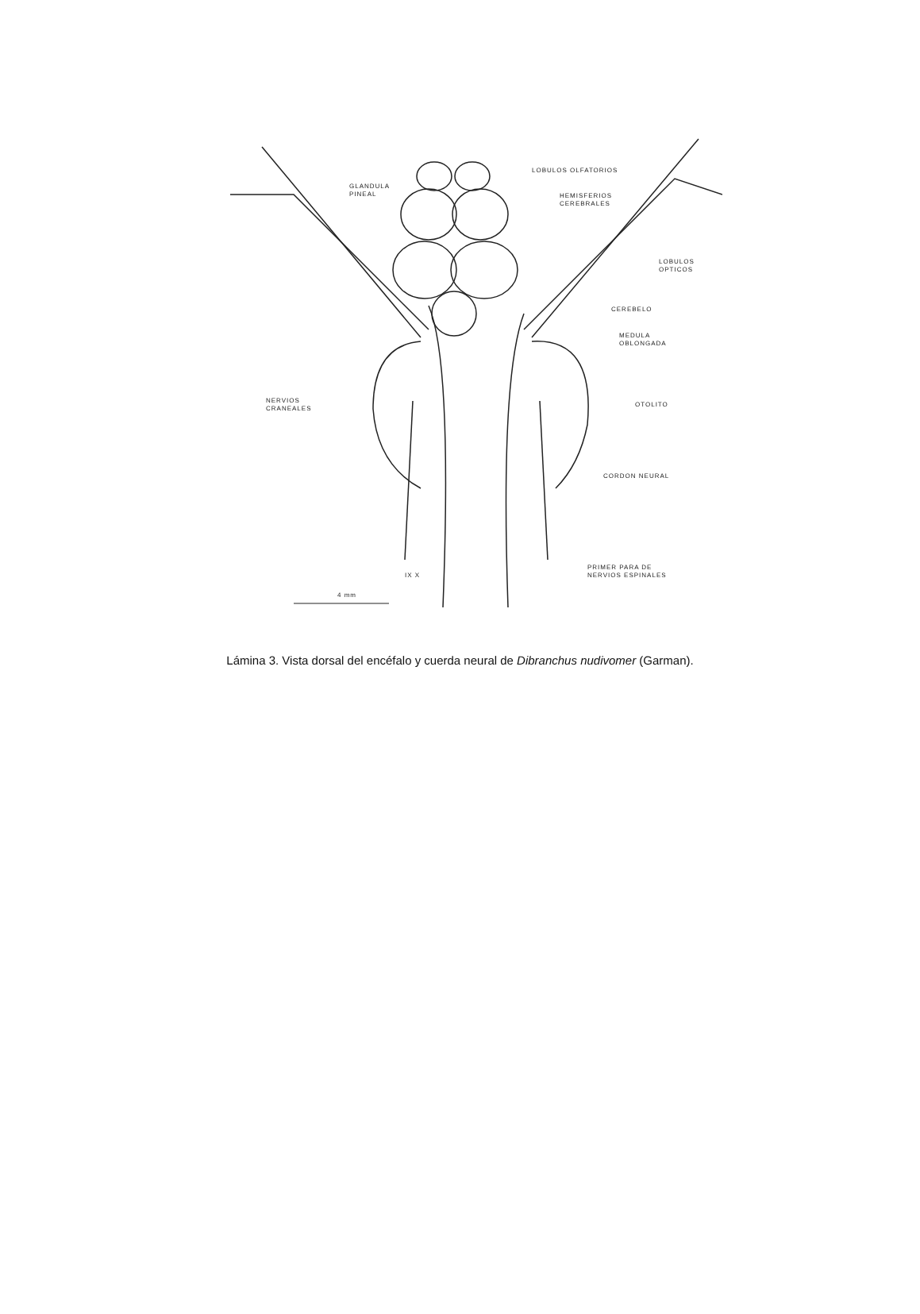LOBULOS OLFATORIOS
GLANDULA
PINEAL
HEMISFERIOS
CEREBRALES
LOBULOS
OPTICOS
CEREBELO
MEDULA
OBLONGADA
NERVIOS
CRANEALES
OTOLITO
CORDON NEURAL
IX X
PRIMER PARA DE
NERVIOS ESPINALES
4 mm
Lámina 3. Vista dorsal del encéfalo y cuerda neural de Dibranchus nudivomer (Garman).